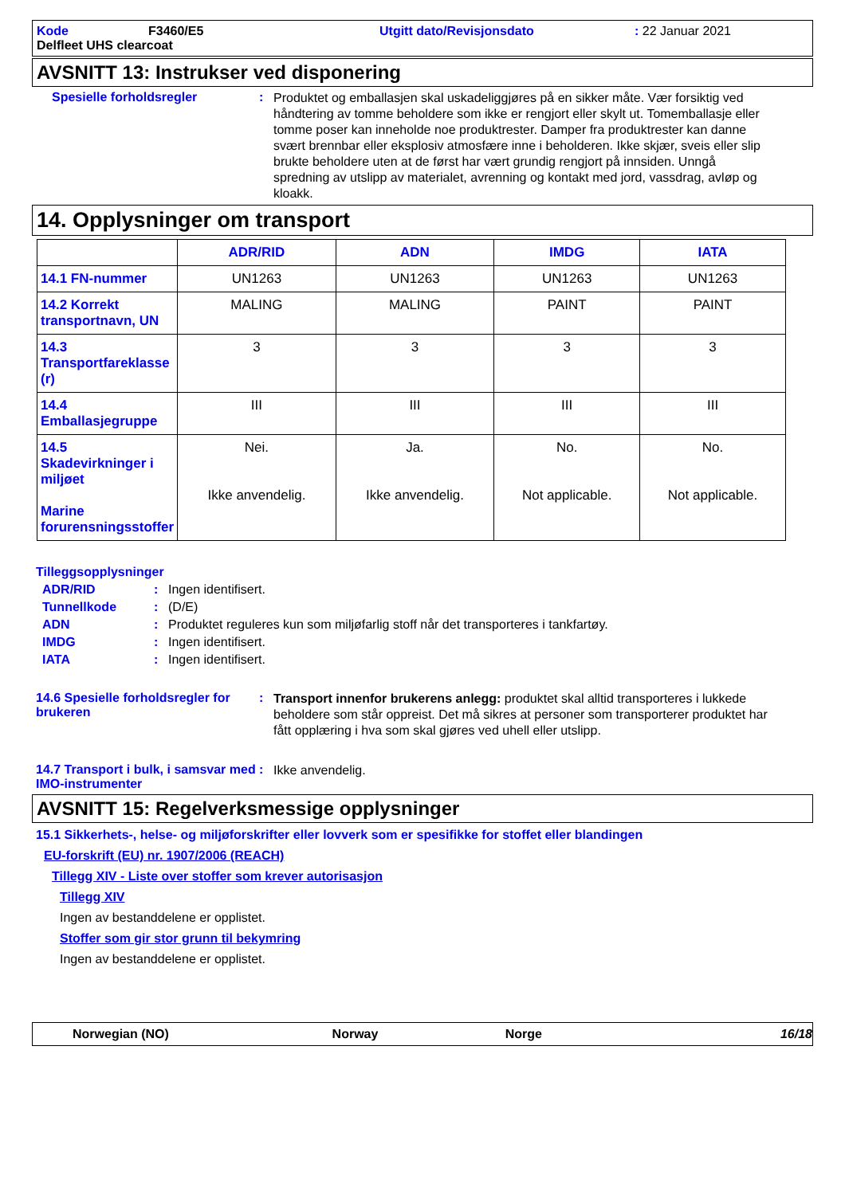Kode
F3460/E5
Utgitt dato/Revisjonsdato
: 22 Januar 2021
Delfleet UHS clearcoat
AVSNITT 13: Instrukser ved disponering
Spesielle forholdsregler :
Produktet og emballasjen skal uskadeliggjøres på en sikker måte. Vær forsiktig ved håndtering av tomme beholdere som ikke er rengjort eller skylt ut. Tomemballasje eller tomme poser kan inneholde noe produktrester. Damper fra produktrester kan danne svært brennbar eller eksplosiv atmosfære inne i beholderen. Ikke skjær, sveis eller slip brukte beholdere uten at de først har vært grundig rengjort på innsiden. Unngå spredning av utslipp av materialet, avrenning og kontakt med jord, vassdrag, avløp og kloakk.
14. Opplysninger om transport
| | ADR/RID | ADN | IMDG | IATA |
| --- | --- | --- | --- | --- |
| 14.1 FN-nummer | UN1263 | UN1263 | UN1263 | UN1263 |
| 14.2 Korrekt transportnavn, UN | MALING | MALING | PAINT | PAINT |
| 14.3 Transportfareklasse (r) | 3 | 3 | 3 | 3 |
| 14.4 Emballasjegruppe | III | III | III | III |
| 14.5 Skadevirkninger i miljøet Marine forurensningsstoffer | Nei. Ikke anvendelig. | Ja. Ikke anvendelig. | No. Not applicable. | No. Not applicable. |
Tilleggsopplysninger
ADR/RID : Ingen identifisert.
Tunnellkode : (D/E)
ADN : Produktet reguleres kun som miljøfarlig stoff når det transporteres i tankfartøy.
IMDG : Ingen identifisert.
IATA : Ingen identifisert.
14.6 Spesielle forholdsregler for brukeren
:
Transport innenfor brukerens anlegg: produktet skal alltid transporteres i lukkede beholdere som står oppreist. Det må sikres at personer som transporterer produktet har fått opplæring i hva som skal gjøres ved uhell eller utslipp.
14.7 Transport i bulk, i samsvar med IMO-instrumenter
:
Ikke anvendelig.
AVSNITT 15: Regelverksmessige opplysninger
15.1 Sikkerhets-, helse- og miljøforskrifter eller lovverk som er spesifikke for stoffet eller blandingen
EU-forskrift (EU) nr. 1907/2006 (REACH)
Tillegg XIV - Liste over stoffer som krever autorisasjon
Tillegg XIV
Ingen av bestanddelene er opplistet.
Stoffer som gir stor grunn til bekymring
Ingen av bestanddelene er opplistet.
Norwegian (NO) Norway Norge 16/18